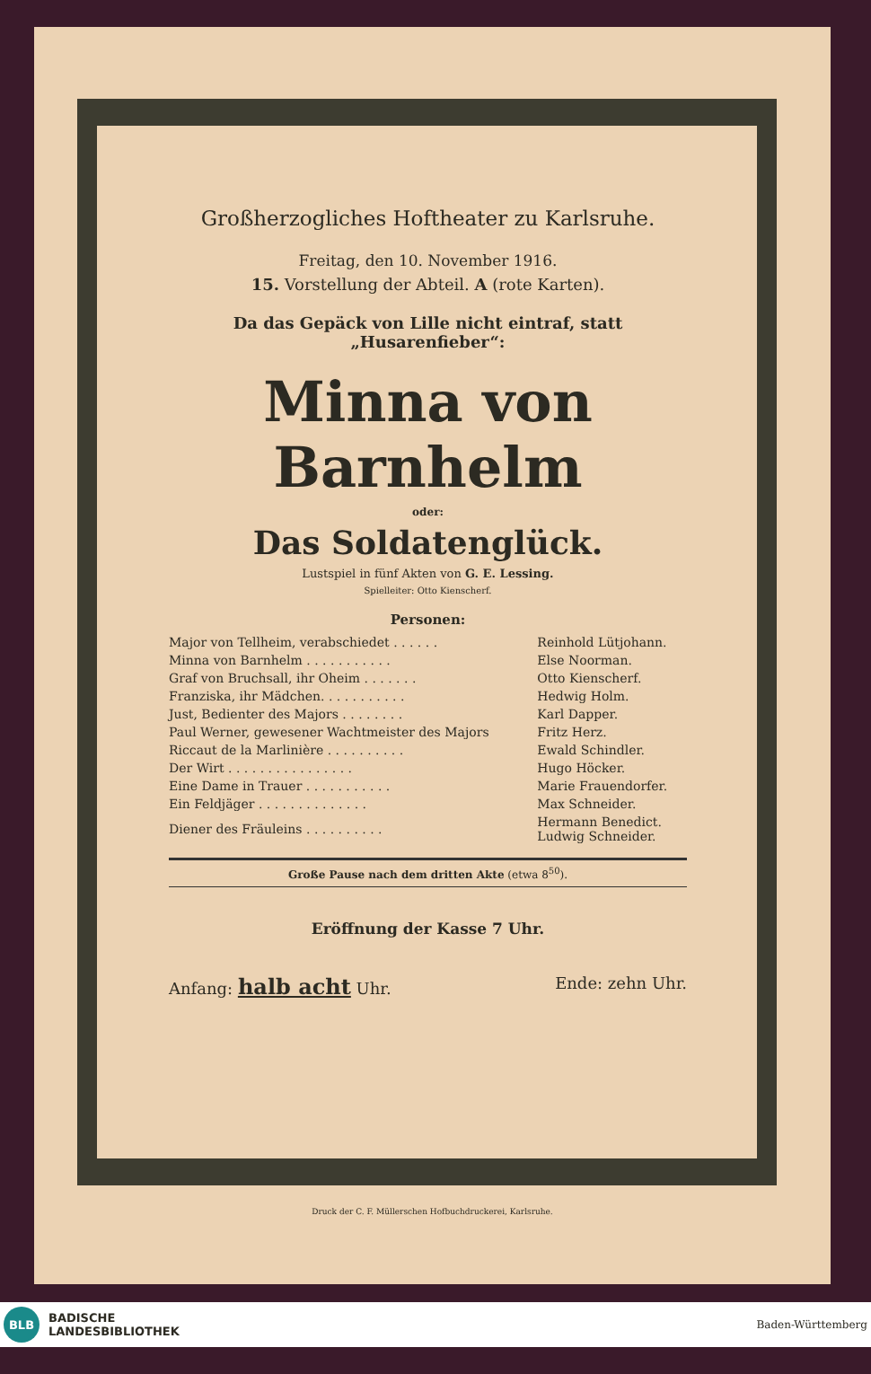Großherzogliches Hoftheater zu Karlsruhe.
Freitag, den 10. November 1916.
15. Vorstellung der Abteil. A (rote Karten).
Da das Gepäck von Lille nicht eintraf, statt „Husarenfieber“:
Minna von Barnhelm
oder:
Das Soldatenglück.
Lustspiel in fünf Akten von G. E. Lessing.
Spielleiter: Otto Kienscherf.
Personen:
| Major von Tellheim, verabschiedet . . . . . . | Reinhold Lütjohann. |
| Minna von Barnhelm . . . . . . . . . . . | Else Noorman. |
| Graf von Bruchsall, ihr Oheim . . . . . . . | Otto Kienscherf. |
| Franziska, ihr Mädchen. . . . . . . . . . . | Hedwig Holm. |
| Just, Bedienter des Majors . . . . . . . . | Karl Dapper. |
| Paul Werner, gewesener Wachtmeister des Majors | Fritz Herz. |
| Riccaut de la Marlinière . . . . . . . . . . | Ewald Schindler. |
| Der Wirt . . . . . . . . . . . . . . . . | Hugo Höcker. |
| Eine Dame in Trauer . . . . . . . . . . . | Marie Frauendorfer. |
| Ein Feldjäger . . . . . . . . . . . . . . | Max Schneider. |
| Diener des Fräuleins . . . . . . . . . . | Hermann Benedict. Ludwig Schneider. |
Große Pause nach dem dritten Akte (etwa 8<sup>50</sup>).
Eröffnung der Kasse 7 Uhr.
Anfang: halb acht Uhr. Ende: zehn Uhr.
Druck der C. F. Müllerschen Hofbuchdruckerei, Karlsruhe.
BLB
BADISCHE
LANDESBIBLIOTHEK
Baden-Württemberg